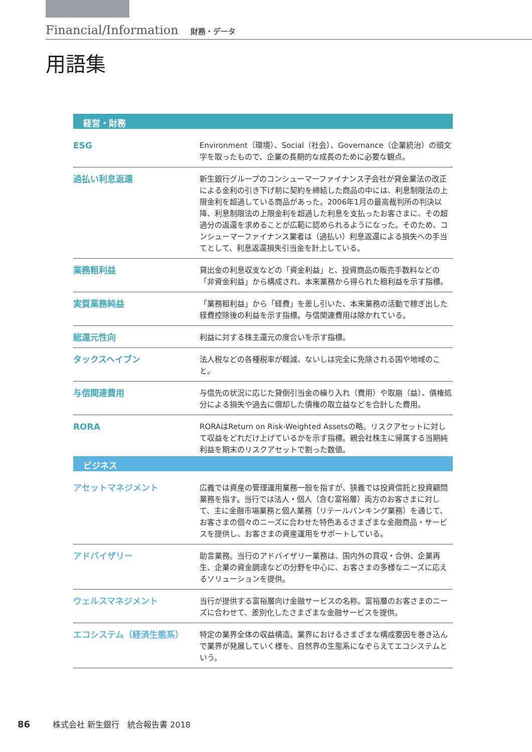Financial/Information 財務・データ
用語集
経営・財務
| ESG | Environment（環境）、Social（社会）、Governance（企業統治）の頭文字を取ったもので、企業の長期的な成長のために必要な観点。 |
| 過払い利息返還 | 新生銀行グループのコンシューマーファイナンス子会社が貸金業法の改正による金利の引き下げ前に契約を締結した商品の中には、利息制限法の上限金利を超過している商品があった。2006年1月の最高裁判所の判決以降、利息制限法の上限金利を超過した利息を支払ったお客さまに、その超過分の返還を求めることが広範に認められるようになった。そのため、コンシューマーファイナンス業者は（過払い）利息返還による損失への手当てとして、利息返還損失引当金を計上している。 |
| 業務粗利益 | 貸出金の利息収支などの「資金利益」と、投資商品の販売手数料などの「非資金利益」から構成され、本来業務から得られた粗利益を示す指標。 |
| 実質業務純益 | 「業務粗利益」から「経費」を差し引いた、本来業務の活動で稼ぎ出した経費控除後の利益を示す指標。与信関連費用は除かれている。 |
| 総還元性向 | 利益に対する株主還元の度合いを示す指標。 |
| タックスヘイブン | 法人税などの各種税率が軽減、ないしは完全に免除される国や地域のこと。 |
| 与信関連費用 | 与信先の状況に応じた貸倒引当金の繰り入れ（費用）や取崩（益）、債権処分による損失や過去に償却した債権の取立益などを合計した費用。 |
| RORA | RORAはReturn on Risk-Weighted Assetsの略。リスクアセットに対して収益をどれだけ上げているかを示す指標。親会社株主に帰属する当期純利益を期末のリスクアセットで割った数値。 |
ビジネス
| アセットマネジメント | 広義では資産の管理運用業務一般を指すが、狭義では投資信託と投資顧問業務を指す。当行では法人・個人（含む富裕層）両方のお客さまに対して、主に金融市場業務と個人業務（リテールバンキング業務）を通じて、お客さまの個々のニーズに合わせた特色あるさまざまな金融商品・サービスを提供し、お客さまの資産運用をサポートしている。 |
| アドバイザリー | 助言業務。当行のアドバイザリー業務は、国内外の買収・合併、企業再生、企業の資金調達などの分野を中心に、お客さまの多様なニーズに応えるソリューションを提供。 |
| ウェルスマネジメント | 当行が提供する富裕層向け金融サービスの名称。富裕層のお客さまのニーズに合わせて、差別化したさまざまな金融サービスを提供。 |
| エコシステム（経済生態系） | 特定の業界全体の収益構造。業界におけるさまざまな構成要因を巻き込んで業界が発展していく様を、自然界の生態系になぞらえてエコシステムという。 |
86 株式会社 新生銀行　統合報告書 2018